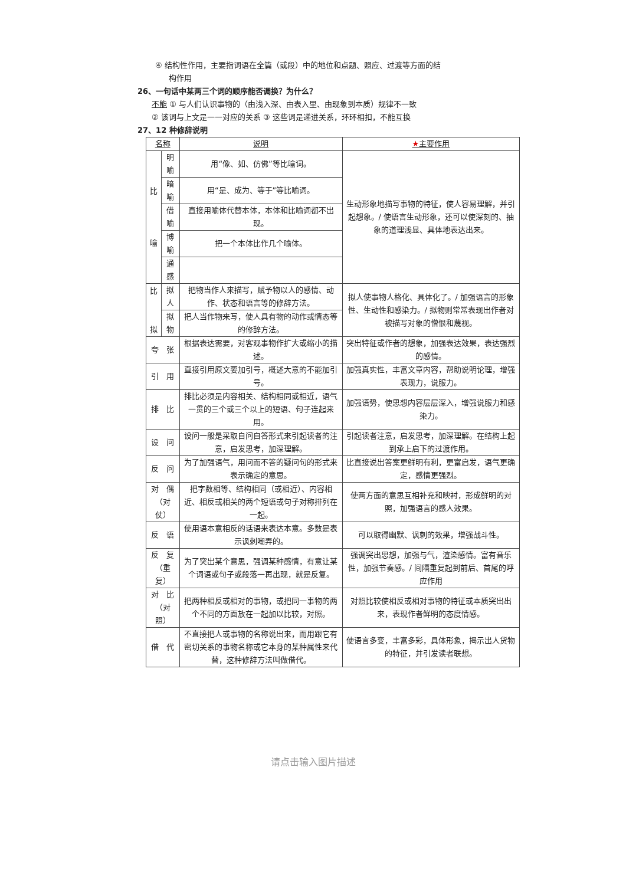④ 结构性作用，主要指词语在全篇（或段）中的地位和点题、照应、过渡等方面的结
构作用
26、一句话中某两三个词的顺序能否调换？为什么？
不能 ① 与人们认识事物的（由浅入深、由表入里、由现象到本质）规律不一致
② 该词与上文是一一对应的关系 ③ 这些词是递进关系，环环相扣，不能互换
27、12 种修辞说明
| 名称 | | 说明 | ★ 主要作用 |
| --- | --- | --- | --- |
| 比 喻 | 明喻 | 用“像、如、仿佛”等比喻词。 | 生动形象地描写事物的特征，使人容易理解，并引起想象。/ 使语言生动形象，还可以使深刻的、抽象的道理浅显、具体地表达出来。 |
| | 暗喻 | 用“是、成为、等于”等比喻词。 | |
| | 借喻 | 直接用喻体代替本体，本体和比喻词都不出现。 | |
| | 博喻 | 把一个本体比作几个喻体。 | |
| | 通感 | | |
| 比 拟 | 拟人 | 把物当作人来描写，赋予物以人的感情、动作、状态和语言等的修辞方法。 | 拟人使事物人格化、具体化了。/ 加强语言的形象性、生动性和感染力。/ 拟物则常常表现出作者对被描写对象的憎恨和蔑视。 |
| | 拟物 | 把人当作物来写，使人具有物的动作或情态等的修辞方法。 | |
| 夸 张 | | 根据表达需要，对客观事物作扩大或缩小的描述。 | 突出特征或作者的想象，加强表达效果，表达强烈的感情。 |
| 引 用 | | 直接引用原文要加引号，概述大意的不能加引号。 | 加强真实性，丰富文章内容，帮助说明论理，增强表现力，说服力。 |
| 排 比 | | 排比必须是内容相关、结构相同或相近，语气一贯的三个或三个以上的短语、句子连起来用。 | 加强语势，使思想内容层层深入，增强说服力和感染力。 |
| 设 问 | | 设问一般是采取自问自答形式来引起读者的注意，启发思考，加深理解。 | 引起读者注意，启发思考，加深理解。在结构上起到承上启下的过渡作用。 |
| 反 问 | | 为了加强语气，用问而不答的疑问句的形式来表示确定的意思。 | 比直接说出答案更鲜明有利，更富启发，语气更确定，感情更强烈。 |
| 对 偶 （对仗） | | 把字数相等、结构相同（或相近）、内容相近、相反或相关的两个短语或句子对称排列在一起。 | 使两方面的意思互相补充和映衬，形成鲜明的对照，加强语言的感人效果。 |
| 反 语 | | 使用语本意相反的话语来表达本意。多数是表示讽刺嘲弄的。 | 可以取得幽默、讽刺的效果，增强战斗性。 |
| 反 复 （重复） | | 为了突出某个意思，强调某种感情，有意让某个词语或句子或段落一再出现，就是反复。 | 强调突出思想，加强与气，渲染感情。富有音乐性，加强节奏感。/ 间隔重复起到前后、首尾的呼应作用 |
| 对 比 （对照） | | 把两种相反或相对的事物，或把同一事物的两个不同的方面放在一起加以比较，对照。 | 对照比较使相反或相对事物的特征或本质突出出来，表现作者鲜明的态度情感。 |
| 借 代 | | 不直接把人或事物的名称说出来，而用跟它有密切关系的事物名称或它本身的某种属性来代替，这种修辞方法叫做借代。 | 使语言多变，丰富多彩，具体形象，揭示出人货物的特征，并引发读者联想。 |
请点击输入图片描述